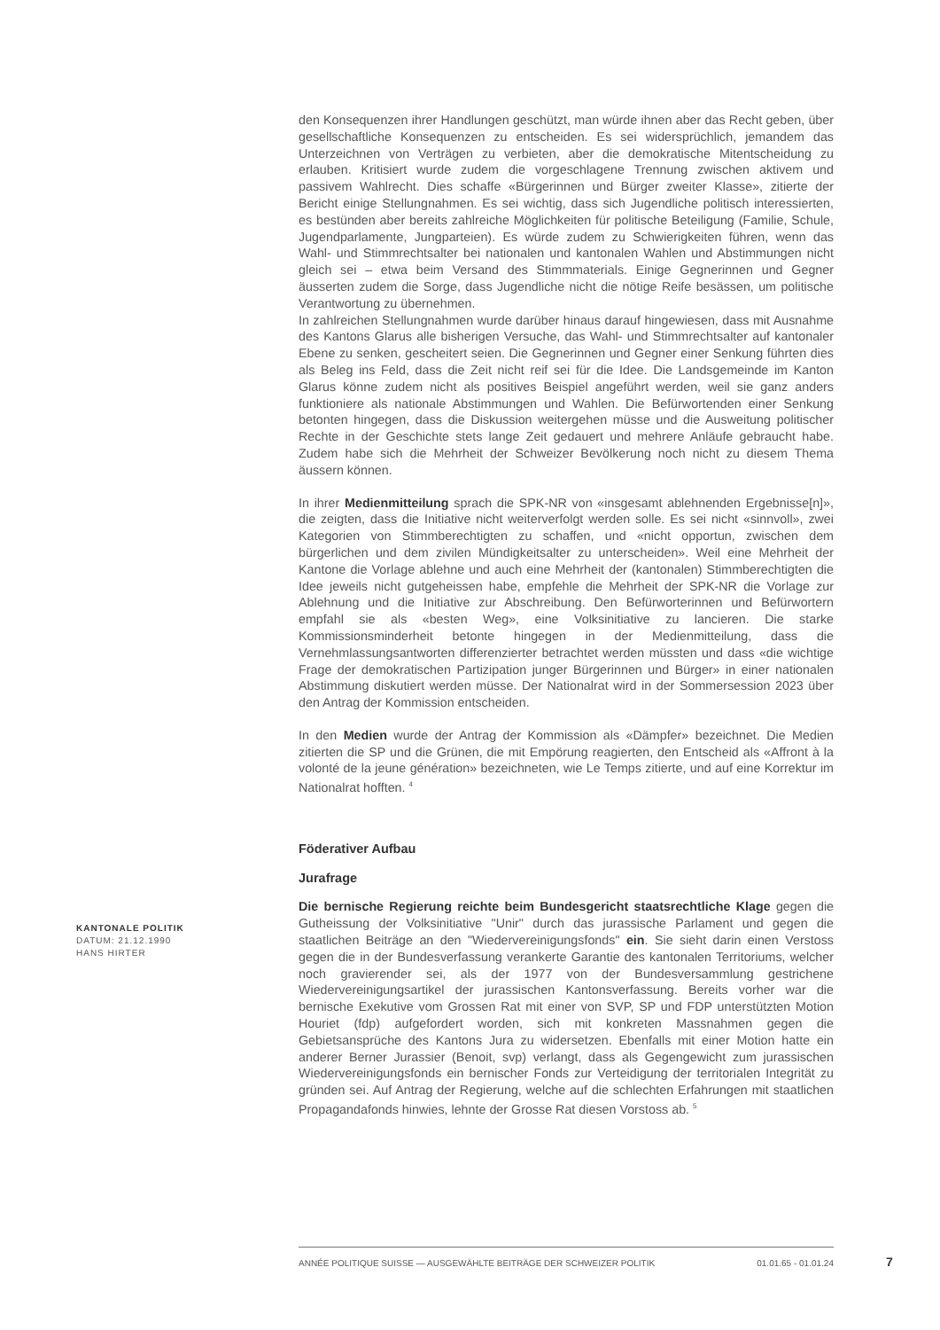den Konsequenzen ihrer Handlungen geschützt, man würde ihnen aber das Recht geben, über gesellschaftliche Konsequenzen zu entscheiden. Es sei widersprüchlich, jemandem das Unterzeichnen von Verträgen zu verbieten, aber die demokratische Mitentscheidung zu erlauben. Kritisiert wurde zudem die vorgeschlagene Trennung zwischen aktivem und passivem Wahlrecht. Dies schaffe «Bürgerinnen und Bürger zweiter Klasse», zitierte der Bericht einige Stellungnahmen. Es sei wichtig, dass sich Jugendliche politisch interessierten, es bestünden aber bereits zahlreiche Möglichkeiten für politische Beteiligung (Familie, Schule, Jugendparlamente, Jungparteien). Es würde zudem zu Schwierigkeiten führen, wenn das Wahl- und Stimmrechtsalter bei nationalen und kantonalen Wahlen und Abstimmungen nicht gleich sei – etwa beim Versand des Stimmmaterials. Einige Gegnerinnen und Gegner äusserten zudem die Sorge, dass Jugendliche nicht die nötige Reife besässen, um politische Verantwortung zu übernehmen.
In zahlreichen Stellungnahmen wurde darüber hinaus darauf hingewiesen, dass mit Ausnahme des Kantons Glarus alle bisherigen Versuche, das Wahl- und Stimmrechtsalter auf kantonaler Ebene zu senken, gescheitert seien. Die Gegnerinnen und Gegner einer Senkung führten dies als Beleg ins Feld, dass die Zeit nicht reif sei für die Idee. Die Landsgemeinde im Kanton Glarus könne zudem nicht als positives Beispiel angeführt werden, weil sie ganz anders funktioniere als nationale Abstimmungen und Wahlen. Die Befürwortenden einer Senkung betonten hingegen, dass die Diskussion weitergehen müsse und die Ausweitung politischer Rechte in der Geschichte stets lange Zeit gedauert und mehrere Anläufe gebraucht habe. Zudem habe sich die Mehrheit der Schweizer Bevölkerung noch nicht zu diesem Thema äussern können.
In ihrer Medienmitteilung sprach die SPK-NR von «insgesamt ablehnenden Ergebnisse[n]», die zeigten, dass die Initiative nicht weiterverfolgt werden solle. Es sei nicht «sinnvoll», zwei Kategorien von Stimmberechtigten zu schaffen, und «nicht opportun, zwischen dem bürgerlichen und dem zivilen Mündigkeitsalter zu unterscheiden». Weil eine Mehrheit der Kantone die Vorlage ablehne und auch eine Mehrheit der (kantonalen) Stimmberechtigten die Idee jeweils nicht gutgeheissen habe, empfehle die Mehrheit der SPK-NR die Vorlage zur Ablehnung und die Initiative zur Abschreibung. Den Befürworterinnen und Befürwortern empfahl sie als «besten Weg», eine Volksinitiative zu lancieren. Die starke Kommissionsminderheit betonte hingegen in der Medienmitteilung, dass die Vernehmlassungsantworten differenzierter betrachtet werden müssten und dass «die wichtige Frage der demokratischen Partizipation junger Bürgerinnen und Bürger» in einer nationalen Abstimmung diskutiert werden müsse. Der Nationalrat wird in der Sommersession 2023 über den Antrag der Kommission entscheiden.
In den Medien wurde der Antrag der Kommission als «Dämpfer» bezeichnet. Die Medien zitierten die SP und die Grünen, die mit Empörung reagierten, den Entscheid als «Affront à la volonté de la jeune génération» bezeichneten, wie Le Temps zitierte, und auf eine Korrektur im Nationalrat hofften. <sup>4</sup>
Föderativer Aufbau
Jurafrage
Die bernische Regierung reichte beim Bundesgericht staatsrechtliche Klage gegen die Gutheissung der Volksinitiative "Unir" durch das jurassische Parlament und gegen die staatlichen Beiträge an den "Wiedervereinigungsfonds" ein. Sie sieht darin einen Verstoss gegen die in der Bundesverfassung verankerte Garantie des kantonalen Territoriums, welcher noch gravierender sei, als der 1977 von der Bundesversammlung gestrichene Wiedervereinigungsartikel der jurassischen Kantonsverfassung. Bereits vorher war die bernische Exekutive vom Grossen Rat mit einer von SVP, SP und FDP unterstützten Motion Houriet (fdp) aufgefordert worden, sich mit konkreten Massnahmen gegen die Gebietsansprüche des Kantons Jura zu widersetzen. Ebenfalls mit einer Motion hatte ein anderer Berner Jurassier (Benoit, svp) verlangt, dass als Gegengewicht zum jurassischen Wiedervereinigungsfonds ein bernischer Fonds zur Verteidigung der territorialen Integrität zu gründen sei. Auf Antrag der Regierung, welche auf die schlechten Erfahrungen mit staatlichen Propagandafonds hinwies, lehnte der Grosse Rat diesen Vorstoss ab. <sup>5</sup>
KANTONALE POLITIK
DATUM: 21.12.1990
HANS HIRTER
ANNÉE POLITIQUE SUISSE — AUSGEWÄHLTE BEITRÄGE DER SCHWEIZER POLITIK 01.01.65 - 01.01.24
7